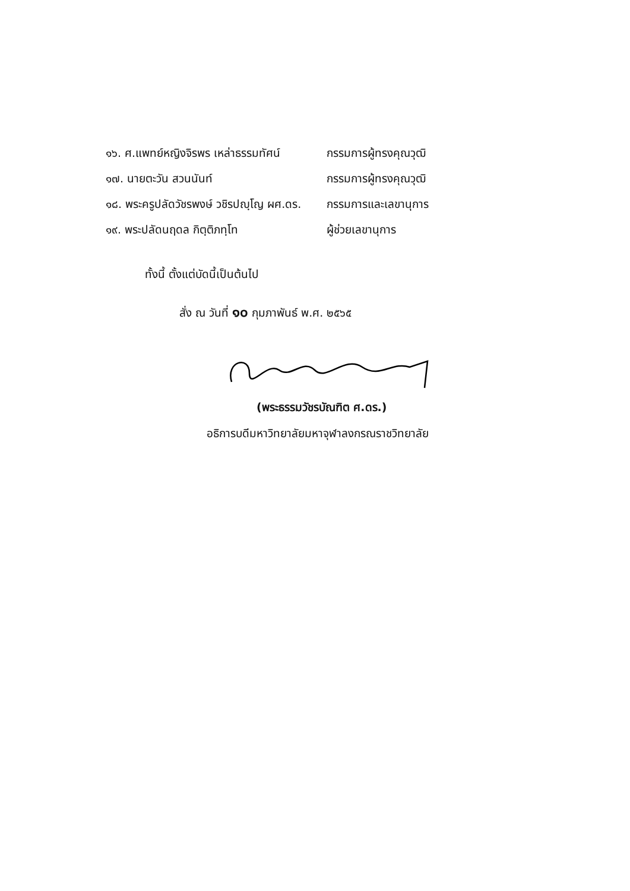| ๑๖. ศ.แพทย์หญิงจิรพร เหล่าธรรมทัศน์ | กรรมการผู้ทรงคุณวุฒิ |
| ๑๗. นายตะวัน สวนนันท์ | กรรมการผู้ทรงคุณวุฒิ |
| ๑๘. พระครูปลัดวัชรพงษ์ วชิรปญฺโญ ผศ.ดร. | กรรมการและเลขานุการ |
| ๑๙. พระปลัดนฤดล กิตฺติภทฺโท | ผู้ช่วยเลขานุการ |
ทั้งนี้ ตั้งแต่บัดนี้เป็นต้นไป
สั่ง ณ วันที่ ๑๐ กุมภาพันธ์ พ.ศ. ๒๕๖๕
(พระธรรมวัชรบัณฑิต ศ.ดร.)
อธิการบดีมหาวิทยาลัยมหาจุฬาลงกรณราชวิทยาลัย